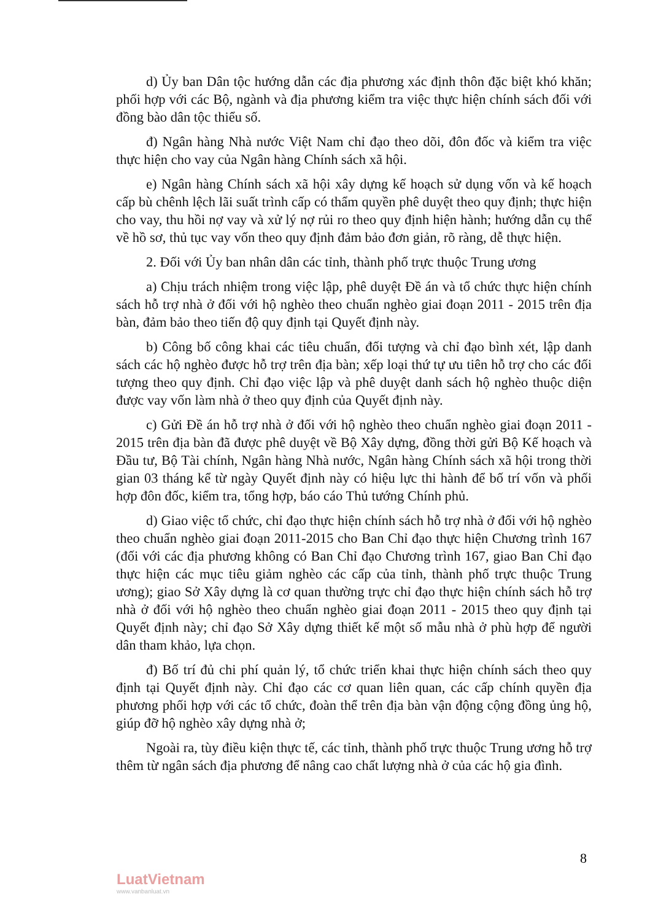d) Ủy ban Dân tộc hướng dẫn các địa phương xác định thôn đặc biệt khó khăn; phối hợp với các Bộ, ngành và địa phương kiểm tra việc thực hiện chính sách đối với đồng bào dân tộc thiểu số.
đ) Ngân hàng Nhà nước Việt Nam chỉ đạo theo dõi, đôn đốc và kiểm tra việc thực hiện cho vay của Ngân hàng Chính sách xã hội.
e) Ngân hàng Chính sách xã hội xây dựng kế hoạch sử dụng vốn và kế hoạch cấp bù chênh lệch lãi suất trình cấp có thẩm quyền phê duyệt theo quy định; thực hiện cho vay, thu hồi nợ vay và xử lý nợ rủi ro theo quy định hiện hành; hướng dẫn cụ thể về hồ sơ, thủ tục vay vốn theo quy định đảm bảo đơn giản, rõ ràng, dễ thực hiện.
2. Đối với Ủy ban nhân dân các tỉnh, thành phố trực thuộc Trung ương
a) Chịu trách nhiệm trong việc lập, phê duyệt Đề án và tổ chức thực hiện chính sách hỗ trợ nhà ở đối với hộ nghèo theo chuẩn nghèo giai đoạn 2011 - 2015 trên địa bàn, đảm bảo theo tiến độ quy định tại Quyết định này.
b) Công bố công khai các tiêu chuẩn, đối tượng và chỉ đạo bình xét, lập danh sách các hộ nghèo được hỗ trợ trên địa bàn; xếp loại thứ tự ưu tiên hỗ trợ cho các đối tượng theo quy định. Chỉ đạo việc lập và phê duyệt danh sách hộ nghèo thuộc diện được vay vốn làm nhà ở theo quy định của Quyết định này.
c) Gửi Đề án hỗ trợ nhà ở đối với hộ nghèo theo chuẩn nghèo giai đoạn 2011 - 2015 trên địa bàn đã được phê duyệt về Bộ Xây dựng, đồng thời gửi Bộ Kế hoạch và Đầu tư, Bộ Tài chính, Ngân hàng Nhà nước, Ngân hàng Chính sách xã hội trong thời gian 03 tháng kể từ ngày Quyết định này có hiệu lực thi hành để bố trí vốn và phối hợp đôn đốc, kiểm tra, tổng hợp, báo cáo Thủ tướng Chính phủ.
d) Giao việc tổ chức, chỉ đạo thực hiện chính sách hỗ trợ nhà ở đối với hộ nghèo theo chuẩn nghèo giai đoạn 2011-2015 cho Ban Chỉ đạo thực hiện Chương trình 167 (đối với các địa phương không có Ban Chỉ đạo Chương trình 167, giao Ban Chỉ đạo thực hiện các mục tiêu giảm nghèo các cấp của tỉnh, thành phố trực thuộc Trung ương); giao Sở Xây dựng là cơ quan thường trực chỉ đạo thực hiện chính sách hỗ trợ nhà ở đối với hộ nghèo theo chuẩn nghèo giai đoạn 2011 - 2015 theo quy định tại Quyết định này; chỉ đạo Sở Xây dựng thiết kế một số mẫu nhà ở phù hợp để người dân tham khảo, lựa chọn.
đ) Bố trí đủ chi phí quản lý, tổ chức triển khai thực hiện chính sách theo quy định tại Quyết định này. Chỉ đạo các cơ quan liên quan, các cấp chính quyền địa phương phối hợp với các tổ chức, đoàn thể trên địa bàn vận động cộng đồng ủng hộ, giúp đỡ hộ nghèo xây dựng nhà ở;
Ngoài ra, tùy điều kiện thực tế, các tỉnh, thành phố trực thuộc Trung ương hỗ trợ thêm từ ngân sách địa phương để nâng cao chất lượng nhà ở của các hộ gia đình.
8
LuatVietnam
www.vanbanluat.vn